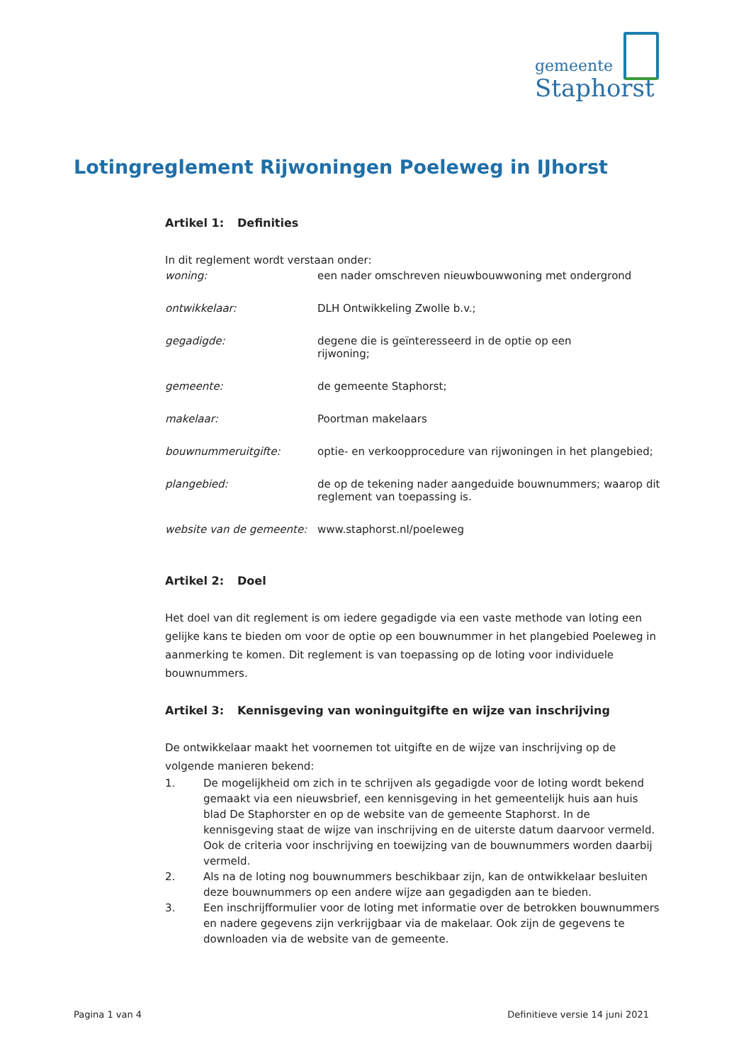gemeente
Staphorst
Lotingreglement Rijwoningen Poeleweg in IJhorst
Artikel 1: Definities
In dit reglement wordt verstaan onder:
woning: een nader omschreven nieuwbouwwoning met ondergrond
ontwikkelaar: DLH Ontwikkeling Zwolle b.v.;
gegadigde: degene die is geïnteresseerd in de optie op een
rijwoning;
gemeente: de gemeente Staphorst;
makelaar: Poortman makelaars
bouwnummeruitgifte: optie- en verkoopprocedure van rijwoningen in het plangebied;
plangebied: de op de tekening nader aangeduide bouwnummers; waarop dit reglement van toepassing is.
website van de gemeente:
www.staphorst.nl/poeleweg
Artikel 2: Doel
Het doel van dit reglement is om iedere gegadigde via een vaste methode van loting een gelijke kans te bieden om voor de optie op een bouwnummer in het plangebied Poeleweg in aanmerking te komen. Dit reglement is van toepassing op de loting voor individuele bouwnummers.
Artikel 3: Kennisgeving van woninguitgifte en wijze van inschrijving
De ontwikkelaar maakt het voornemen tot uitgifte en de wijze van inschrijving op de volgende manieren bekend:
1. De mogelijkheid om zich in te schrijven als gegadigde voor de loting wordt bekend gemaakt via een nieuwsbrief, een kennisgeving in het gemeentelijk huis aan huis blad De Staphorster en op de website van de gemeente Staphorst. In de kennisgeving staat de wijze van inschrijving en de uiterste datum daarvoor vermeld. Ook de criteria voor inschrijving en toewijzing van de bouwnummers worden daarbij vermeld.
2. Als na de loting nog bouwnummers beschikbaar zijn, kan de ontwikkelaar besluiten deze bouwnummers op een andere wijze aan gegadigden aan te bieden.
3. Een inschrijfformulier voor de loting met informatie over de betrokken bouwnummers en nadere gegevens zijn verkrijgbaar via de makelaar. Ook zijn de gegevens te downloaden via de website van de gemeente.
Pagina 1 van 4 Definitieve versie 14 juni 2021